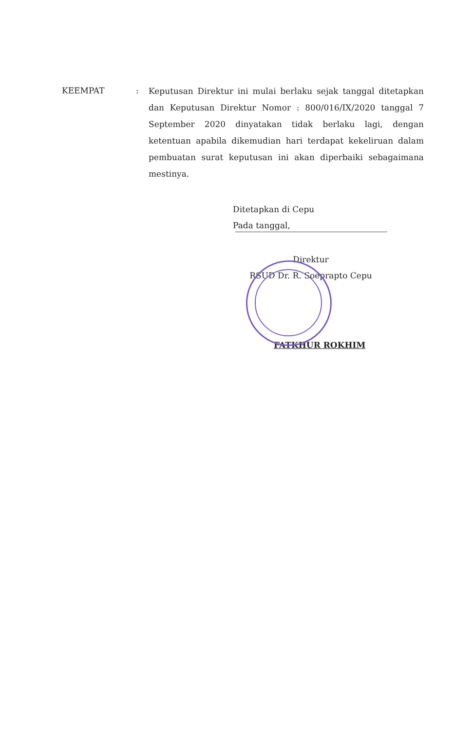KEEMPAT :
Keputusan Direktur ini mulai berlaku sejak tanggal ditetapkan dan Keputusan Direktur Nomor : 800/016/IX/2020 tanggal 7 September 2020 dinyatakan tidak berlaku lagi, dengan ketentuan apabila dikemudian hari terdapat kekeliruan dalam pembuatan surat keputusan ini akan diperbaiki sebagaimana mestinya.
Ditetapkan di Cepu
Pada tanggal,
Direktur
RSUD Dr. R. Soeprapto Cepu
FATKHUR ROKHIM